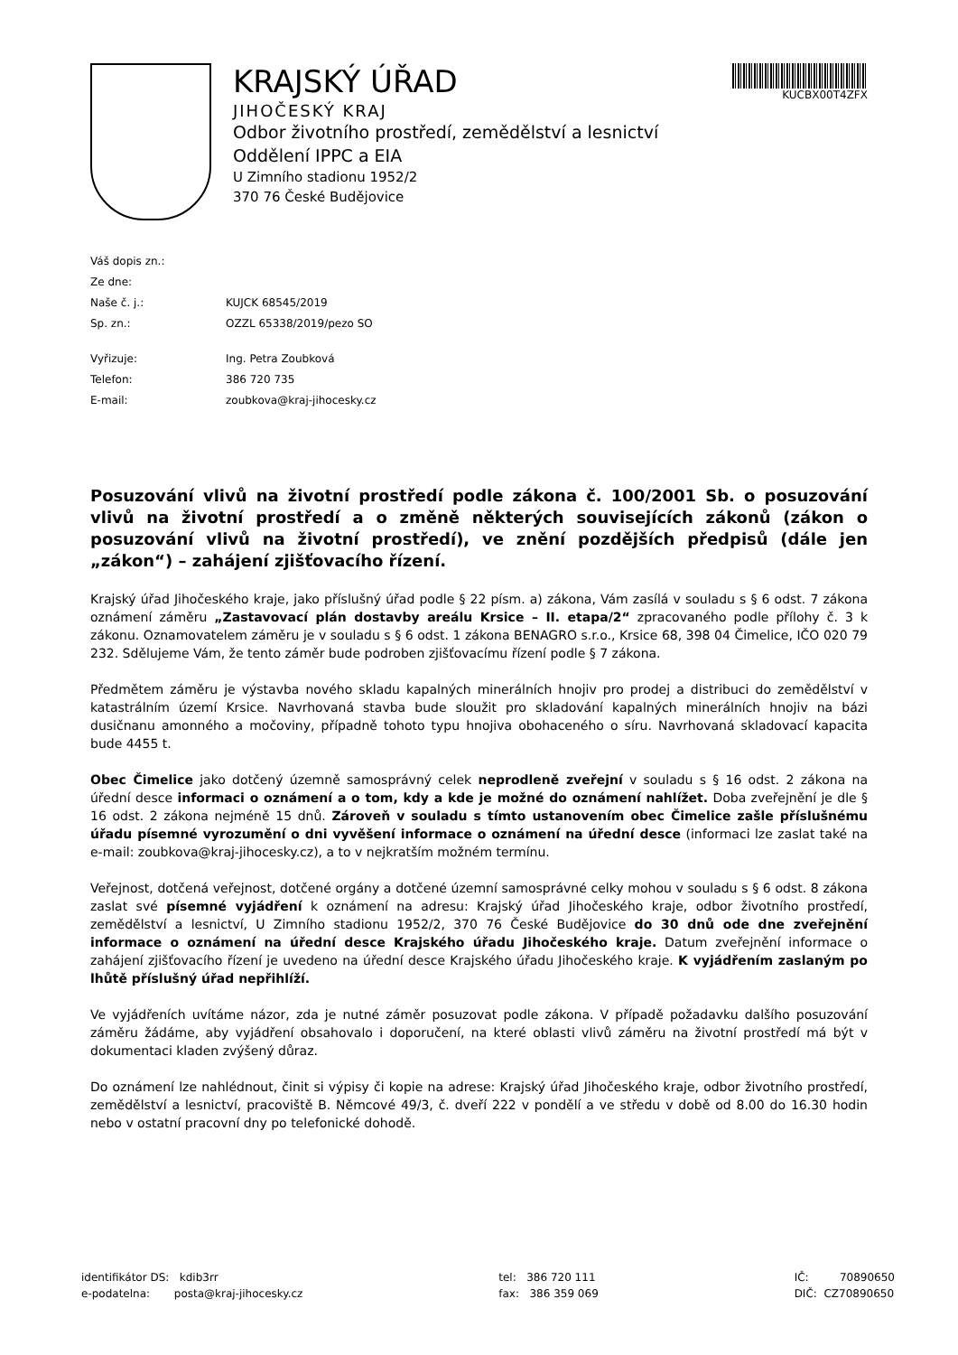KRAJSKÝ ÚŘAD
JIHOČESKÝ KRAJ
Odbor životního prostředí, zemědělství a lesnictví
Oddělení IPPC a EIA
U Zimního stadionu 1952/2
370 76 České Budějovice
KUCBX00T4ZFX
Váš dopis zn.:
Ze dne:
Naše č. j.: KUJCK 68545/2019
Sp. zn.: OZZL 65338/2019/pezo SO
Vyřizuje: Ing. Petra Zoubková
Telefon: 386 720 735
E-mail: zoubkova@kraj-jihocesky.cz
Posuzování vlivů na životní prostředí podle zákona č. 100/2001 Sb. o posuzování vlivů na životní prostředí a o změně některých souvisejících zákonů (zákon o posuzování vlivů na životní prostředí), ve znění pozdějších předpisů (dále jen „zákon“) – zahájení zjišťovacího řízení.
Krajský úřad Jihočeského kraje, jako příslušný úřad podle § 22 písm. a) zákona, Vám zasílá v souladu s § 6 odst. 7 zákona oznámení záměru „Zastavovací plán dostavby areálu Krsice – II. etapa/2“ zpracovaného podle přílohy č. 3 k zákonu. Oznamovatelem záměru je v souladu s § 6 odst. 1 zákona BENAGRO s.r.o., Krsice 68, 398 04 Čimelice, IČO 020 79 232. Sdělujeme Vám, že tento záměr bude podroben zjišťovacímu řízení podle § 7 zákona.
Předmětem záměru je výstavba nového skladu kapalných minerálních hnojiv pro prodej a distribuci do zemědělství v katastrálním území Krsice. Navrhovaná stavba bude sloužit pro skladování kapalných minerálních hnojiv na bázi dusičnanu amonného a močoviny, případně tohoto typu hnojiva obohaceného o síru. Navrhovaná skladovací kapacita bude 4455 t.
Obec Čimelice jako dotčený územně samosprávný celek neprodleně zveřejní v souladu s § 16 odst. 2 zákona na úřední desce informaci o oznámení a o tom, kdy a kde je možné do oznámení nahlížet. Doba zveřejnění je dle § 16 odst. 2 zákona nejméně 15 dnů. Zároveň v souladu s tímto ustanovením obec Čimelice zašle příslušnému úřadu písemné vyrozumění o dni vyvěšení informace o oznámení na úřední desce (informaci lze zaslat také na e-mail: zoubkova@kraj-jihocesky.cz), a to v nejkratším možném termínu.
Veřejnost, dotčená veřejnost, dotčené orgány a dotčené územní samosprávné celky mohou v souladu s § 6 odst. 8 zákona zaslat své písemné vyjádření k oznámení na adresu: Krajský úřad Jihočeského kraje, odbor životního prostředí, zemědělství a lesnictví, U Zimního stadionu 1952/2, 370 76 České Budějovice do 30 dnů ode dne zveřejnění informace o oznámení na úřední desce Krajského úřadu Jihočeského kraje. Datum zveřejnění informace o zahájení zjišťovacího řízení je uvedeno na úřední desce Krajského úřadu Jihočeského kraje. K vyjádřením zaslaným po lhůtě příslušný úřad nepřihlíží.
Ve vyjádřeních uvítáme názor, zda je nutné záměr posuzovat podle zákona. V případě požadavku dalšího posuzování záměru žádáme, aby vyjádření obsahovalo i doporučení, na které oblasti vlivů záměru na životní prostředí má být v dokumentaci kladen zvýšený důraz.
Do oznámení lze nahlédnout, činit si výpisy či kopie na adrese: Krajský úřad Jihočeského kraje, odbor životního prostředí, zemědělství a lesnictví, pracoviště B. Němcové 49/3, č. dveří 222 v pondělí a ve středu v době od 8.00 do 16.30 hodin nebo v ostatní pracovní dny po telefonické dohodě.
identifikátor DS: kdib3rr
e-podatelna: posta@kraj-jihocesky.cz
tel: 386 720 111
fax: 386 359 069
IČ: 70890650
DIČ: CZ70890650